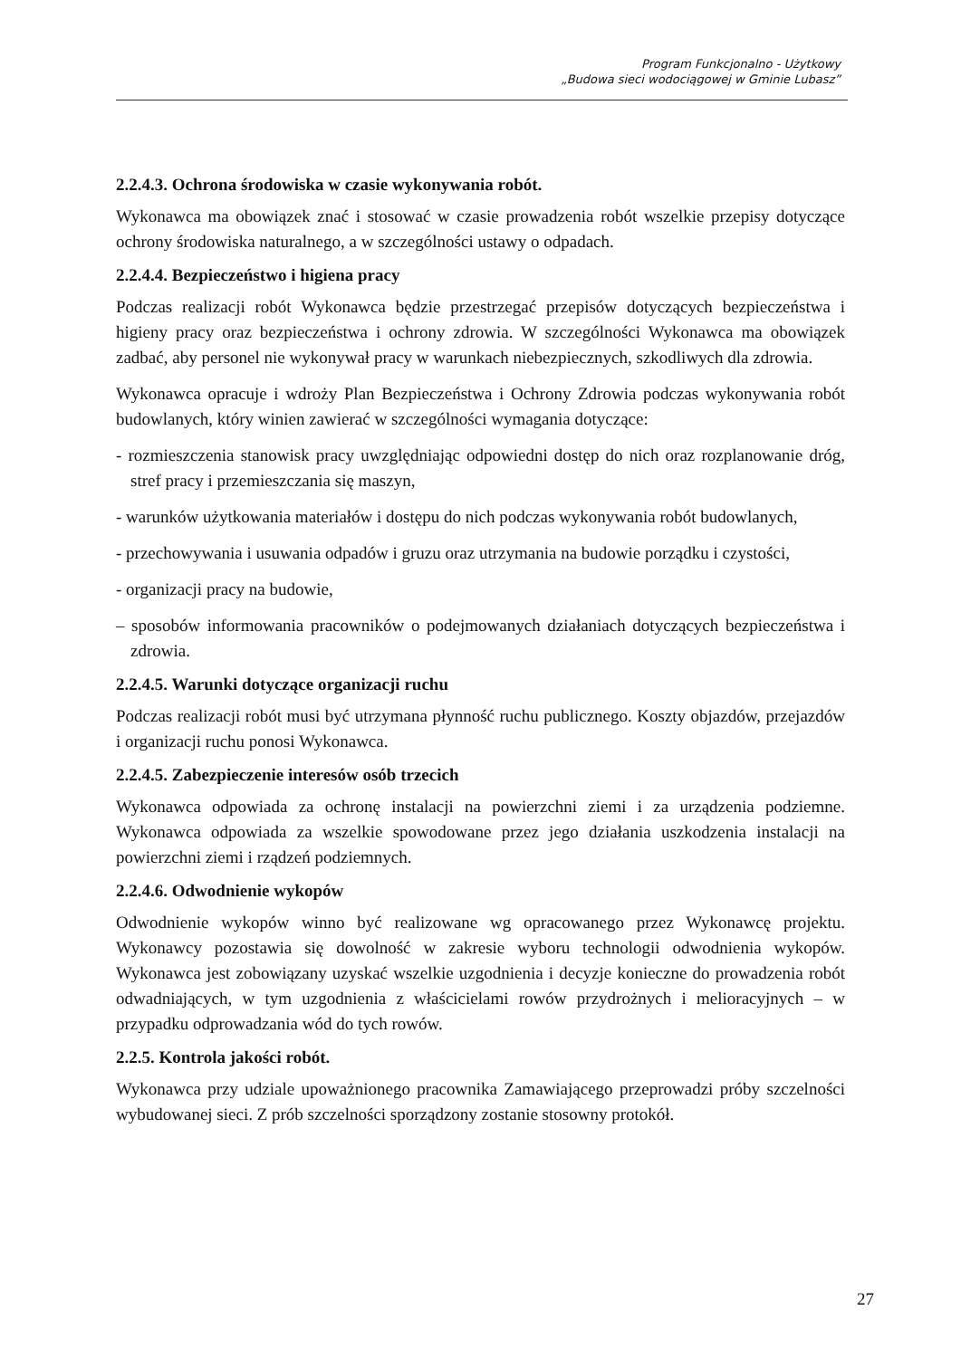Program Funkcjonalno - Użytkowy
„Budowa sieci wodociągowej w Gminie Lubasz”
2.2.4.3. Ochrona środowiska w czasie wykonywania robót.
Wykonawca ma obowiązek znać i stosować w czasie prowadzenia robót wszelkie przepisy dotyczące ochrony środowiska naturalnego, a w szczególności ustawy o odpadach.
2.2.4.4. Bezpieczeństwo i higiena pracy
Podczas realizacji robót Wykonawca będzie przestrzegać przepisów dotyczących bezpieczeństwa i higieny pracy oraz bezpieczeństwa i ochrony zdrowia. W szczególności Wykonawca ma obowiązek zadbać, aby personel nie wykonywał pracy w warunkach niebezpiecznych, szkodliwych dla zdrowia.
Wykonawca opracuje i wdroży Plan Bezpieczeństwa i Ochrony Zdrowia podczas wykonywania robót budowlanych, który winien zawierać w szczególności wymagania dotyczące:
- rozmieszczenia stanowisk pracy uwzględniając odpowiedni dostęp do nich oraz rozplanowanie dróg, stref pracy i przemieszczania się maszyn,
- warunków użytkowania materiałów i dostępu do nich podczas wykonywania robót budowlanych,
- przechowywania i usuwania odpadów i gruzu oraz utrzymania na budowie porządku i czystości,
- organizacji pracy na budowie,
– sposobów informowania pracowników o podejmowanych działaniach dotyczących bezpieczeństwa i zdrowia.
2.2.4.5. Warunki dotyczące organizacji ruchu
Podczas realizacji robót musi być utrzymana płynność ruchu publicznego. Koszty objazdów, przejazdów i organizacji ruchu ponosi Wykonawca.
2.2.4.5. Zabezpieczenie interesów osób trzecich
Wykonawca odpowiada za ochronę instalacji na powierzchni ziemi i za urządzenia podziemne. Wykonawca odpowiada za wszelkie spowodowane przez jego działania uszkodzenia instalacji na powierzchni ziemi i rządzeń podziemnych.
2.2.4.6. Odwodnienie wykopów
Odwodnienie wykopów winno być realizowane wg opracowanego przez Wykonawcę projektu. Wykonawcy pozostawia się dowolność w zakresie wyboru technologii odwodnienia wykopów. Wykonawca jest zobowiązany uzyskać wszelkie uzgodnienia i decyzje konieczne do prowadzenia robót odwadniających, w tym uzgodnienia z właścicielami rowów przydrożnych i melioracyjnych – w przypadku odprowadzania wód do tych rowów.
2.2.5. Kontrola jakości robót.
Wykonawca przy udziale upoważnionego pracownika Zamawiającego przeprowadzi próby szczelności wybudowanej sieci. Z prób szczelności sporządzony zostanie stosowny protokół.
27